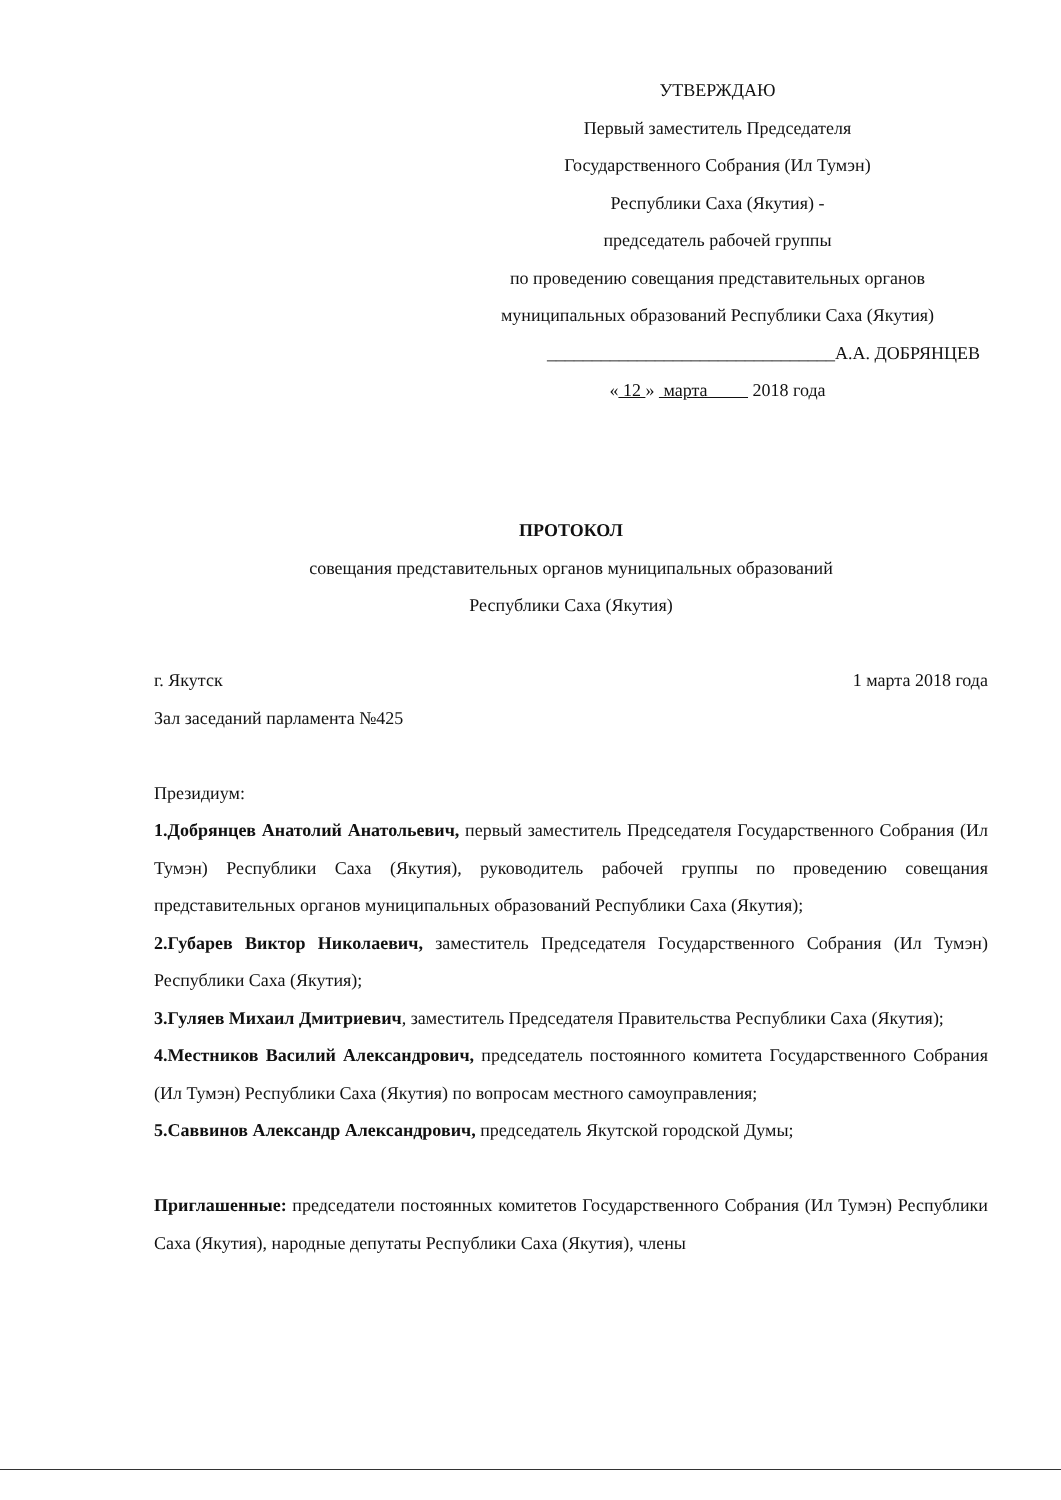УТВЕРЖДАЮ
Первый заместитель Председателя
Государственного Собрания (Ил Тумэн)
Республики Саха (Якутия) -
председатель рабочей группы
по проведению совещания представительных органов
муниципальных образований Республики Саха (Якутия)
________________________________А.А. ДОБРЯНЦЕВ
« 12 » марта 2018 года
ПРОТОКОЛ
совещания представительных органов муниципальных образований
Республики Саха (Якутия)
г. Якутск 1 марта 2018 года
Зал заседаний парламента №425
Президиум:
1.Добрянцев Анатолий Анатольевич, первый заместитель Председателя Государственного Собрания (Ил Тумэн) Республики Саха (Якутия), руководитель рабочей группы по проведению совещания представительных органов муниципальных образований Республики Саха (Якутия);
2.Губарев Виктор Николаевич, заместитель Председателя Государственного Собрания (Ил Тумэн) Республики Саха (Якутия);
3.Гуляев Михаил Дмитриевич, заместитель Председателя Правительства Республики Саха (Якутия);
4.Местников Василий Александрович, председатель постоянного комитета Государственного Собрания (Ил Тумэн) Республики Саха (Якутия) по вопросам местного самоуправления;
5.Саввинов Александр Александрович, председатель Якутской городской Думы;
Приглашенные: председатели постоянных комитетов Государственного Собрания (Ил Тумэн) Республики Саха (Якутия), народные депутаты Республики Саха (Якутия), члены